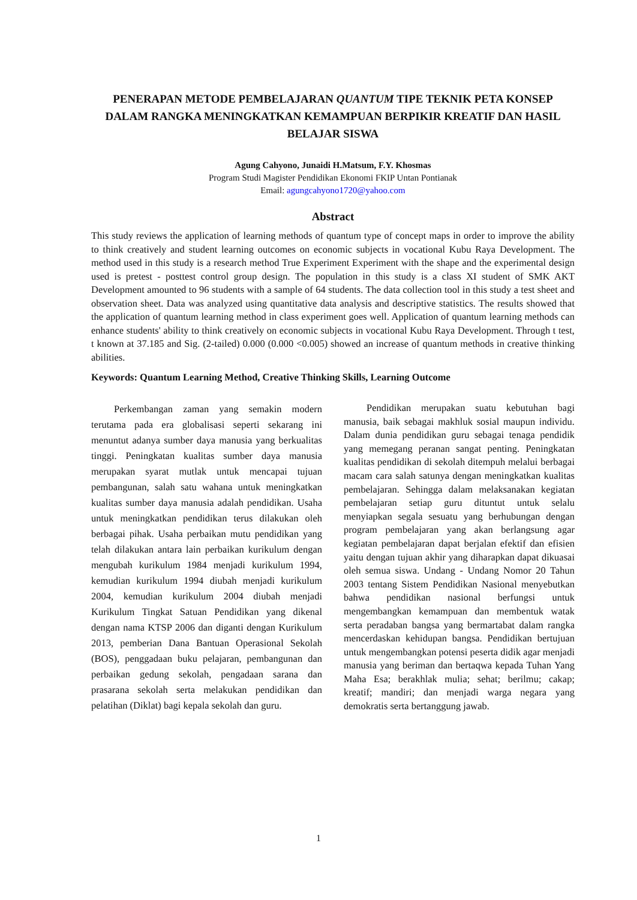PENERAPAN METODE PEMBELAJARAN QUANTUM TIPE TEKNIK PETA KONSEP DALAM RANGKA MENINGKATKAN KEMAMPUAN BERPIKIR KREATIF DAN HASIL BELAJAR SISWA
Agung Cahyono, Junaidi H.Matsum, F.Y. Khosmas
Program Studi Magister Pendidikan Ekonomi FKIP Untan Pontianak
Email: agungcahyono1720@yahoo.com
Abstract
This study reviews the application of learning methods of quantum type of concept maps in order to improve the ability to think creatively and student learning outcomes on economic subjects in vocational Kubu Raya Development. The method used in this study is a research method True Experiment Experiment with the shape and the experimental design used is pretest - posttest control group design. The population in this study is a class XI student of SMK AKT Development amounted to 96 students with a sample of 64 students. The data collection tool in this study a test sheet and observation sheet. Data was analyzed using quantitative data analysis and descriptive statistics. The results showed that the application of quantum learning method in class experiment goes well. Application of quantum learning methods can enhance students' ability to think creatively on economic subjects in vocational Kubu Raya Development. Through t test, t known at 37.185 and Sig. (2-tailed) 0.000 (0.000 <0.005) showed an increase of quantum methods in creative thinking abilities.
Keywords: Quantum Learning Method, Creative Thinking Skills, Learning Outcome
Perkembangan zaman yang semakin modern terutama pada era globalisasi seperti sekarang ini menuntut adanya sumber daya manusia yang berkualitas tinggi. Peningkatan kualitas sumber daya manusia merupakan syarat mutlak untuk mencapai tujuan pembangunan, salah satu wahana untuk meningkatkan kualitas sumber daya manusia adalah pendidikan. Usaha untuk meningkatkan pendidikan terus dilakukan oleh berbagai pihak. Usaha perbaikan mutu pendidikan yang telah dilakukan antara lain perbaikan kurikulum dengan mengubah kurikulum 1984 menjadi kurikulum 1994, kemudian kurikulum 1994 diubah menjadi kurikulum 2004, kemudian kurikulum 2004 diubah menjadi Kurikulum Tingkat Satuan Pendidikan yang dikenal dengan nama KTSP 2006 dan diganti dengan Kurikulum 2013, pemberian Dana Bantuan Operasional Sekolah (BOS), penggadaan buku pelajaran, pembangunan dan perbaikan gedung sekolah, pengadaan sarana dan prasarana sekolah serta melakukan pendidikan dan pelatihan (Diklat) bagi kepala sekolah dan guru.
Pendidikan merupakan suatu kebutuhan bagi manusia, baik sebagai makhluk sosial maupun individu. Dalam dunia pendidikan guru sebagai tenaga pendidik yang memegang peranan sangat penting. Peningkatan kualitas pendidikan di sekolah ditempuh melalui berbagai macam cara salah satunya dengan meningkatkan kualitas pembelajaran. Sehingga dalam melaksanakan kegiatan pembelajaran setiap guru dituntut untuk selalu menyiapkan segala sesuatu yang berhubungan dengan program pembelajaran yang akan berlangsung agar kegiatan pembelajaran dapat berjalan efektif dan efisien yaitu dengan tujuan akhir yang diharapkan dapat dikuasai oleh semua siswa. Undang - Undang Nomor 20 Tahun 2003 tentang Sistem Pendidikan Nasional menyebutkan bahwa pendidikan nasional berfungsi untuk mengembangkan kemampuan dan membentuk watak serta peradaban bangsa yang bermartabat dalam rangka mencerdaskan kehidupan bangsa. Pendidikan bertujuan untuk mengembangkan potensi peserta didik agar menjadi manusia yang beriman dan bertaqwa kepada Tuhan Yang Maha Esa; berakhlak mulia; sehat; berilmu; cakap; kreatif; mandiri; dan menjadi warga negara yang demokratis serta bertanggung jawab.
1